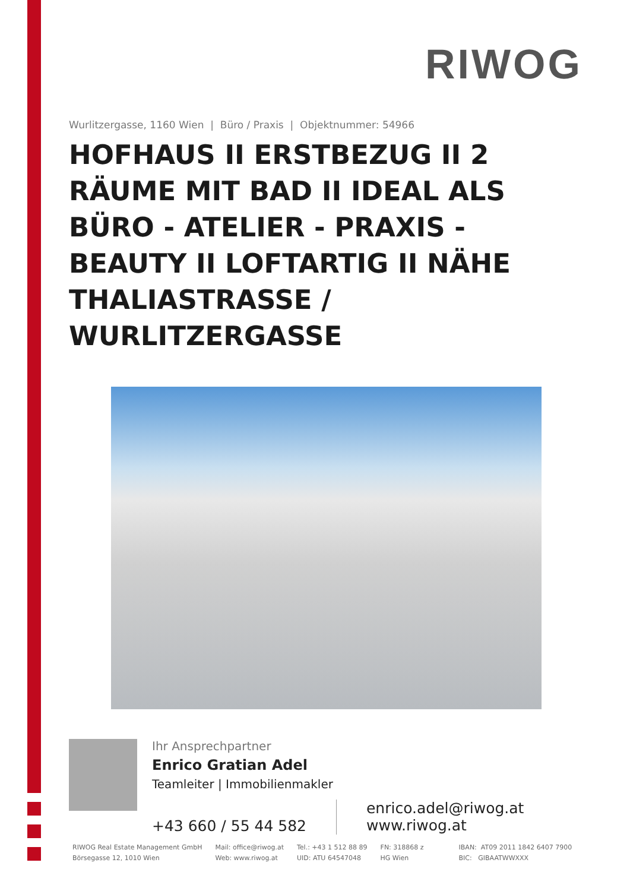RIWOG
Wurlitzergasse, 1160 Wien | Büro / Praxis | Objektnummer: 54966
HOFHAUS II ERSTBEZUG II 2 RÄUME MIT BAD II IDEAL ALS BÜRO - ATELIER - PRAXIS - BEAUTY II LOFTARTIG II NÄHE THALIASTRASSE / WURLITZERGASSE
Ihr Ansprechpartner
Enrico Gratian Adel
Teamleiter | Immobilienmakler
+43 660 / 55 44 582
enrico.adel@riwog.at
www.riwog.at
RIWOG Real Estate Management GmbH
Börsegasse 12, 1010 Wien
Mail: office@riwog.at
Web: www.riwog.at
Tel.: +43 1 512 88 89
UID: ATU 64547048
FN: 318868 z
HG Wien
IBAN: AT09 2011 1842 6407 7900
BIC: GIBAATWWXXX